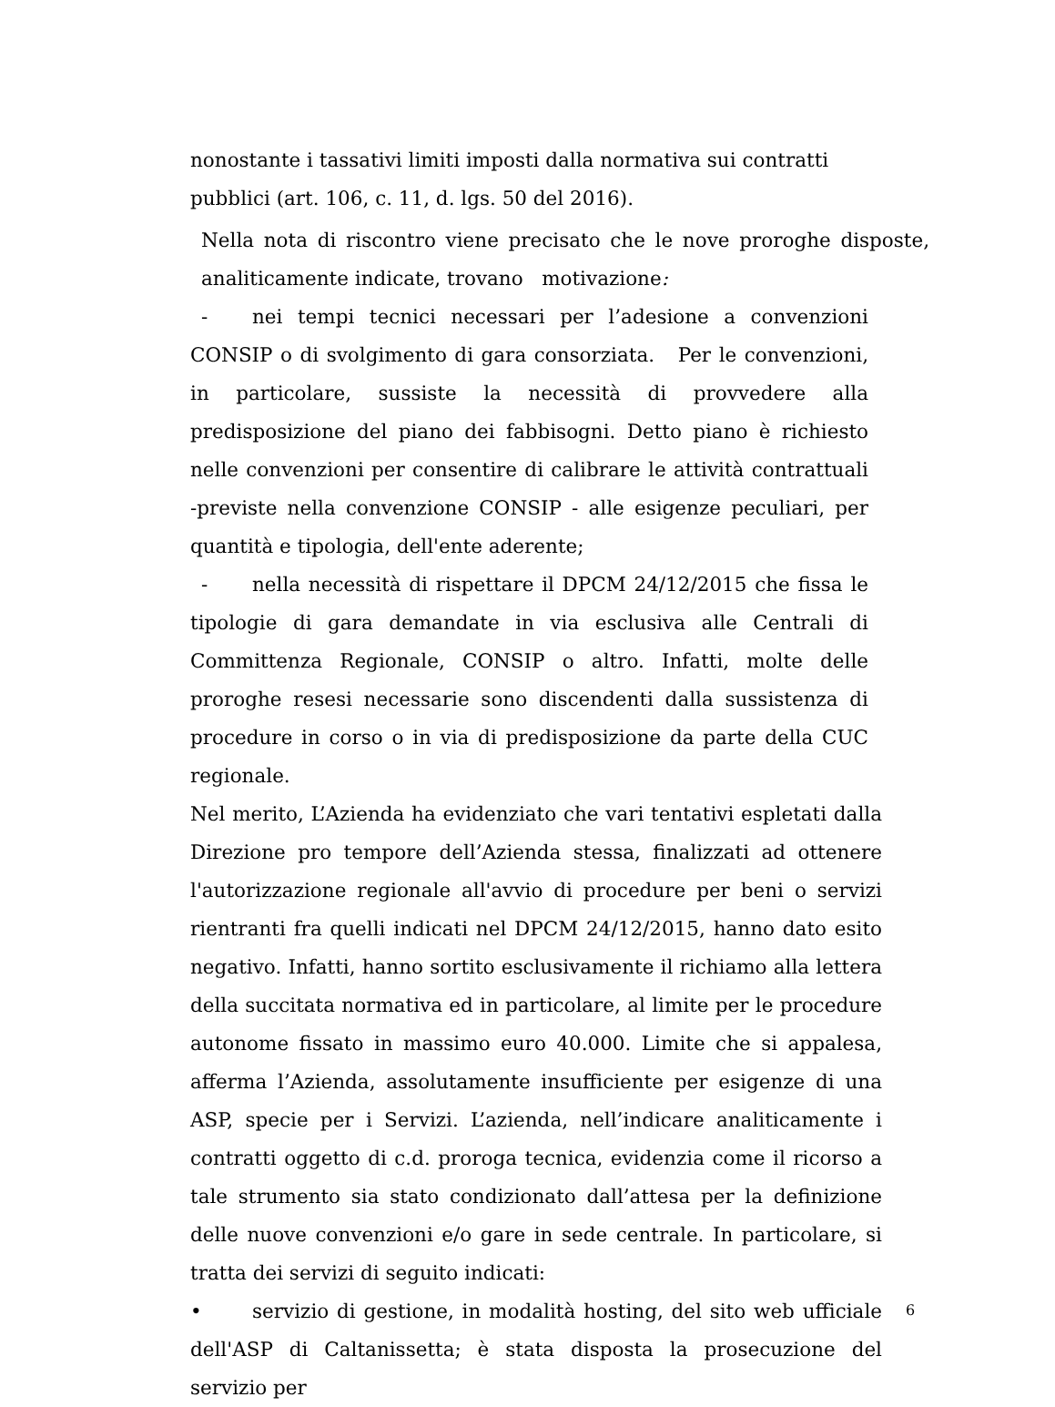nonostante i tassativi limiti imposti dalla normativa sui contratti pubblici (art. 106, c. 11, d. lgs. 50 del 2016).
Nella nota di riscontro viene precisato che le nove proroghe disposte, analiticamente indicate, trovano motivazione:
- nei tempi tecnici necessari per l’adesione a convenzioni CONSIP o di svolgimento di gara consorziata. Per le convenzioni, in particolare, sussiste la necessità di provvedere alla predisposizione del piano dei fabbisogni. Detto piano è richiesto nelle convenzioni per consentire di calibrare le attività contrattuali -previste nella convenzione CONSIP - alle esigenze peculiari, per quantità e tipologia, dell'ente aderente;
- nella necessità di rispettare il DPCM 24/12/2015 che fissa le tipologie di gara demandate in via esclusiva alle Centrali di Committenza Regionale, CONSIP o altro. Infatti, molte delle proroghe resesi necessarie sono discendenti dalla sussistenza di procedure in corso o in via di predisposizione da parte della CUC regionale.
Nel merito, L’Azienda ha evidenziato che vari tentativi espletati dalla Direzione pro tempore dell’Azienda stessa, finalizzati ad ottenere l'autorizzazione regionale all'avvio di procedure per beni o servizi rientranti fra quelli indicati nel DPCM 24/12/2015, hanno dato esito negativo. Infatti, hanno sortito esclusivamente il richiamo alla lettera della succitata normativa ed in particolare, al limite per le procedure autonome fissato in massimo euro 40.000. Limite che si appalesa, afferma l’Azienda, assolutamente insufficiente per esigenze di una ASP, specie per i Servizi. L’azienda, nell’indicare analiticamente i contratti oggetto di c.d. proroga tecnica, evidenzia come il ricorso a tale strumento sia stato condizionato dall’attesa per la definizione delle nuove convenzioni e/o gare in sede centrale. In particolare, si tratta dei servizi di seguito indicati:
• servizio di gestione, in modalità hosting, del sito web ufficiale dell'ASP di Caltanissetta; è stata disposta la prosecuzione del servizio per
6